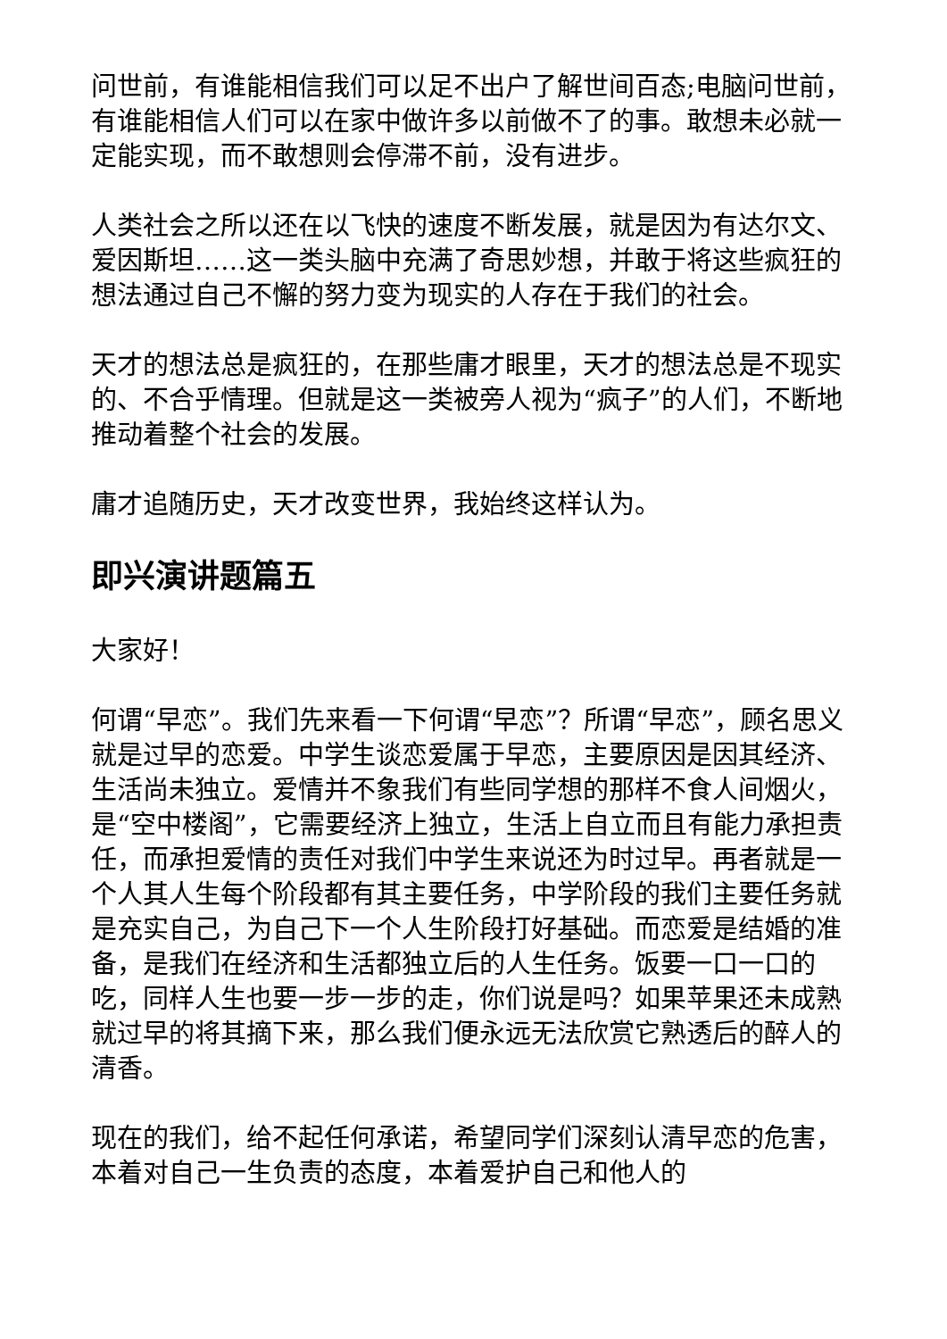问世前，有谁能相信我们可以足不出户了解世间百态;电脑问世前，有谁能相信人们可以在家中做许多以前做不了的事。敢想未必就一定能实现，而不敢想则会停滞不前，没有进步。
人类社会之所以还在以飞快的速度不断发展，就是因为有达尔文、爱因斯坦……这一类头脑中充满了奇思妙想，并敢于将这些疯狂的想法通过自己不懈的努力变为现实的人存在于我们的社会。
天才的想法总是疯狂的，在那些庸才眼里，天才的想法总是不现实的、不合乎情理。但就是这一类被旁人视为“疯子”的人们，不断地推动着整个社会的发展。
庸才追随历史，天才改变世界，我始终这样认为。
即兴演讲题篇五
大家好！
何谓“早恋”。我们先来看一下何谓“早恋”？所谓“早恋”，顾名思义就是过早的恋爱。中学生谈恋爱属于早恋，主要原因是因其经济、生活尚未独立。爱情并不象我们有些同学想的那样不食人间烟火，是“空中楼阁”，它需要经济上独立，生活上自立而且有能力承担责任，而承担爱情的责任对我们中学生来说还为时过早。再者就是一个人其人生每个阶段都有其主要任务，中学阶段的我们主要任务就是充实自己，为自己下一个人生阶段打好基础。而恋爱是结婚的准备，是我们在经济和生活都独立后的人生任务。饭要一口一口的吃，同样人生也要一步一步的走，你们说是吗？如果苹果还未成熟就过早的将其摘下来，那么我们便永远无法欣赏它熟透后的醉人的清香。
现在的我们，给不起任何承诺，希望同学们深刻认清早恋的危害，本着对自己一生负责的态度，本着爱护自己和他人的